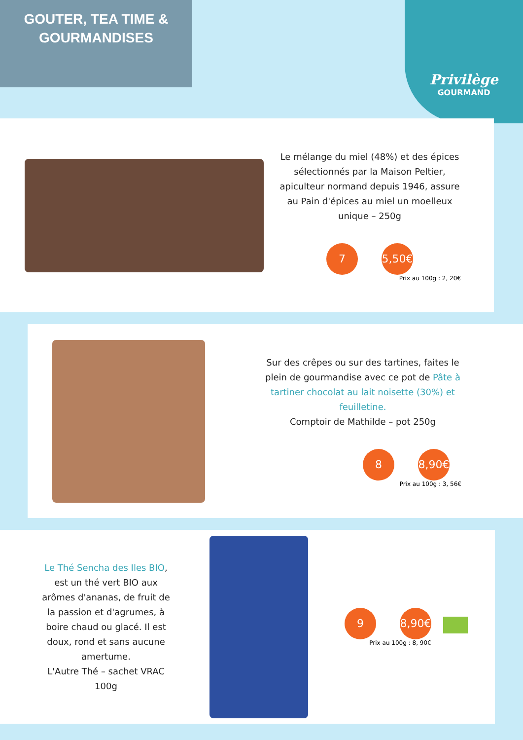GOUTER, TEA TIME &
GOURMANDISES
Privilège
GOURMAND
Le mélange du miel (48%) et des épices sélectionnés par la Maison Peltier, apiculteur normand depuis 1946, assure au Pain d'épices au miel un moelleux unique – 250g
7 5,50€
Prix au 100g : 2, 20€
Sur des crêpes ou sur des tartines, faites le plein de gourmandise avec ce pot de Pâte à tartiner chocolat au lait noisette (30%) et feuilletine.
Comptoir de Mathilde – pot 250g
8 8,90€
Prix au 100g : 3, 56€
Le Thé Sencha des Iles BIO, est un thé vert BIO aux arômes d'ananas, de fruit de la passion et d'agrumes, à boire chaud ou glacé. Il est doux, rond et sans aucune amertume.
L'Autre Thé – sachet VRAC 100g
9 8,90€
Prix au 100g : 8, 90€